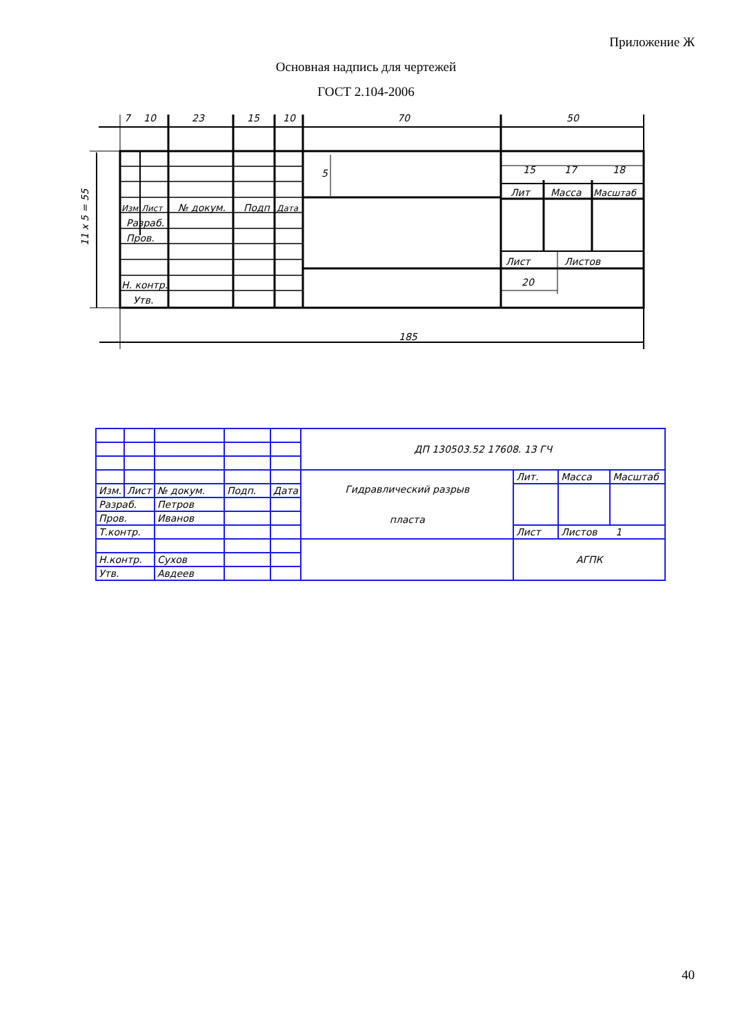Приложение Ж
Основная надпись для чертежей
ГОСТ 2.104-2006
7
10
23
15
10
70
50
15
17
18
5
11 x 5 = 55
Изм
Лист
№ докум.
Подп
Дата
Разраб.
Пров.
Н. контр.
Утв.
Лит
Масса
Масштаб
Лист
Листов
20
185
| | | | | | ДП 130503.52 17608. 13 ГЧ | | | |
| | | | | | Гидравлический разрыв пласта | Лит. | Масса | Масштаб |
| Изм. | Лист | № докум. | Подп. | Дата | | | | |
| Разраб. | | Петров | | | | | | |
| Пров. | | Иванов | | | | | | |
| Т.контр. | | | | | | Лист | Листов 1 | |
| | | | | | | АГПК | | |
| Н.контр. | | Сухов | | | | | | |
| Утв. | | Авдеев | | | | | | |
40